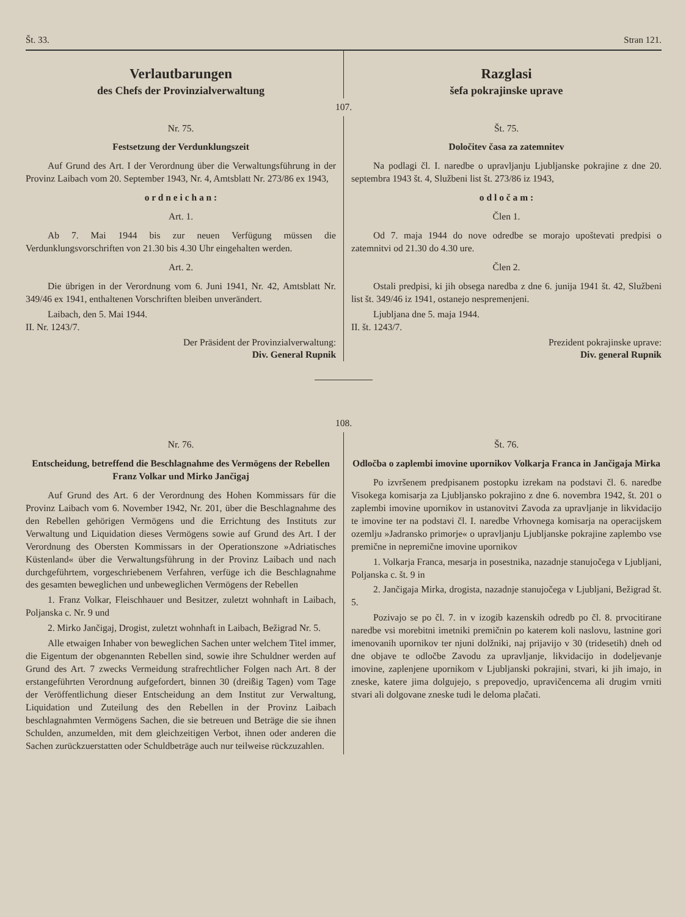Št. 33. Stran 121.
Verlautbarungen
des Chefs der Provinzialverwaltung
Razglasi
šefa pokrajinske uprave
107.
Nr. 75.
Festsetzung der Verdunklungszeit
Auf Grund des Art. I der Verordnung über die Verwaltungsführung in der Provinz Laibach vom 20. September 1943, Nr. 4, Amtsblatt Nr. 273/86 ex 1943,
o r d n e i c h a n :
Art. 1.
Ab 7. Mai 1944 bis zur neuen Verfügung müssen die Verdunklungsvorschriften von 21.30 bis 4.30 Uhr eingehalten werden.
Art. 2.
Die übrigen in der Verordnung vom 6. Juni 1941, Nr. 42, Amtsblatt Nr. 349/46 ex 1941, enthaltenen Vorschriften bleiben unverändert.
Laibach, den 5. Mai 1944.
II. Nr. 1243/7.
Der Präsident der Provinzialverwaltung:
Div. General Rupnik
Št. 75.
Določitev časa za zatemnitev
Na podlagi čl. I. naredbe o upravljanju Ljubljanske pokrajine z dne 20. septembra 1943 št. 4, Službeni list št. 273/86 iz 1943,
o d l o č a m :
Člen 1.
Od 7. maja 1944 do nove odredbe se morajo upoštevati predpisi o zatemnitvi od 21.30 do 4.30 ure.
Člen 2.
Ostali predpisi, ki jih obsega naredba z dne 6. junija 1941 št. 42, Službeni list št. 349/46 iz 1941, ostanejo nespremenjeni.
Ljubljana dne 5. maja 1944.
II. št. 1243/7.
Prezident pokrajinske uprave:
Div. general Rupnik
108.
Nr. 76.
Entscheidung, betreffend die Beschlagnahme des Vermögens der Rebellen Franz Volkar und Mirko Jančigaj
Auf Grund des Art. 6 der Verordnung des Hohen Kommissars für die Provinz Laibach vom 6. November 1942, Nr. 201, über die Beschlagnahme des den Rebellen gehörigen Vermögens und die Errichtung des Instituts zur Verwaltung und Liquidation dieses Vermögens sowie auf Grund des Art. I der Verordnung des Obersten Kommissars in der Operationszone »Adriatisches Küstenland« über die Verwaltungsführung in der Provinz Laibach und nach durchgeführtem, vorgeschriebenem Verfahren, verfüge ich die Beschlagnahme des gesamten beweglichen und unbeweglichen Vermögens der Rebellen
1. Franz Volkar, Fleischhauer und Besitzer, zuletzt wohnhaft in Laibach, Poljanska c. Nr. 9 und
2. Mirko Jančigaj, Drogist, zuletzt wohnhaft in Laibach, Bežigrad Nr. 5.
Alle etwaigen Inhaber von beweglichen Sachen unter welchem Titel immer, die Eigentum der obgenannten Rebellen sind, sowie ihre Schuldner werden auf Grund des Art. 7 zwecks Vermeidung strafrechtlicher Folgen nach Art. 8 der erstangeführten Verordnung aufgefordert, binnen 30 (dreißig Tagen) vom Tage der Veröffentlichung dieser Entscheidung an dem Institut zur Verwaltung, Liquidation und Zuteilung des den Rebellen in der Provinz Laibach beschlagnahmten Vermögens Sachen, die sie betreuen und Beträge die sie ihnen Schulden, anzumelden, mit dem gleichzeitigen Verbot, ihnen oder anderen die Sachen zurückzuerstatten oder Schuldbeträge auch nur teilweise rückzuzahlen.
Št. 76.
Odločba o zaplembi imovine upornikov Volkarja Franca in Jančigaja Mirka
Po izvršenem predpisanem postopku izrekam na podstavi čl. 6. naredbe Visokega komisarja za Ljubljansko pokrajino z dne 6. novembra 1942, št. 201 o zaplembi imovine upornikov in ustanovitvi Zavoda za upravljanje in likvidacijo te imovine ter na podstavi čl. I. naredbe Vrhovnega komisarja na operacijskem ozemlju »Jadransko primorje« o upravljanju Ljubljanske pokrajine zaplembo vse premične in nepremične imovine upornikov
1. Volkarja Franca, mesarja in posestnika, nazadnje stanujočega v Ljubljani, Poljanska c. št. 9 in
2. Jančigaja Mirka, drogista, nazadnje stanujočega v Ljubljani, Bežigrad št. 5.
Pozivajo se po čl. 7. in v izogib kazenskih odredb po čl. 8. prvocitirane naredbe vsi morebitni imetniki premičnin po katerem koli naslovu, lastnine gori imenovanih upornikov ter njuni dolžniki, naj prijavijo v 30 (tridesetih) dneh od dne objave te odločbe Zavodu za upravljanje, likvidacijo in dodeljevanje imovine, zaplenjene upornikom v Ljubljanski pokrajini, stvari, ki jih imajo, in zneske, katere jima dolgujejo, s prepovedjo, upravičencema ali drugim vrniti stvari ali dolgovane zneske tudi le deloma plačati.